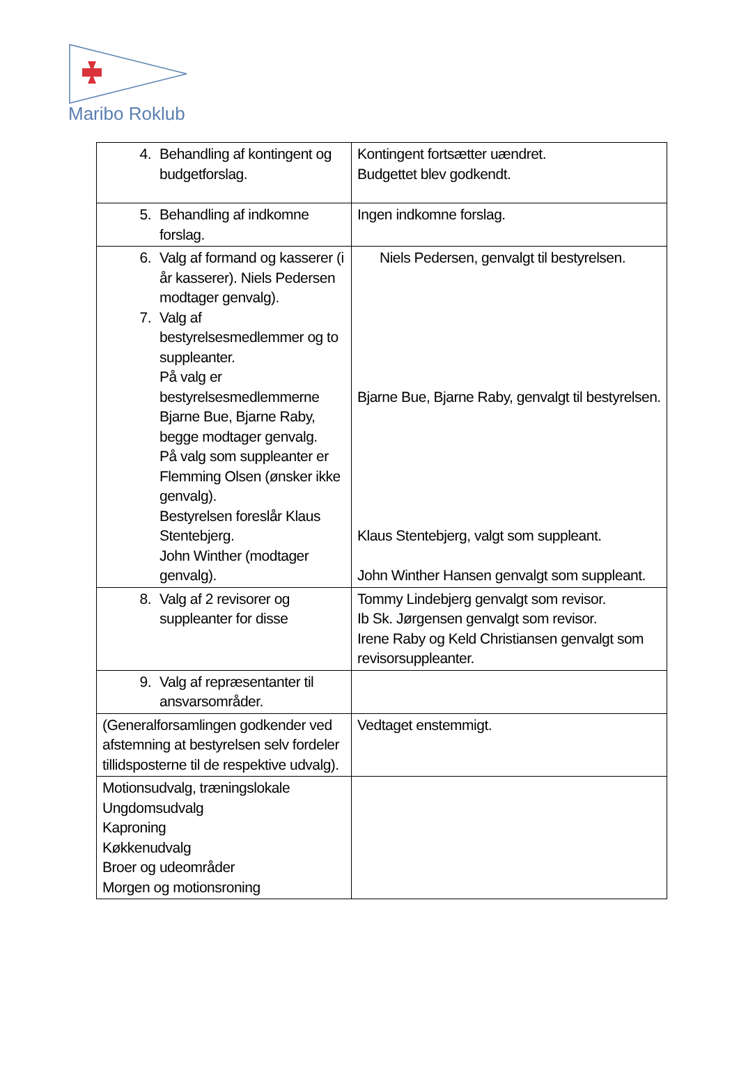Maribo Roklub
| 4. Behandling af kontingent og budgetforslag. | Kontingent fortsætter uændret. Budgettet blev godkendt. |
| 5. Behandling af indkomne forslag. | Ingen indkomne forslag. |
| 6. Valg af formand og kasserer (i år kasserer). Niels Pedersen modtager genvalg). 7. Valg af bestyrelsesmedlemmer og to suppleanter. På valg er bestyrelsesmedlemmerne Bjarne Bue, Bjarne Raby, begge modtager genvalg. På valg som suppleanter er Flemming Olsen (ønsker ikke genvalg). Bestyrelsen foreslår Klaus Stentebjerg. John Winther (modtager genvalg). | Niels Pedersen, genvalgt til bestyrelsen. Bjarne Bue, Bjarne Raby, genvalgt til bestyrelsen. Klaus Stentebjerg, valgt som suppleant. John Winther Hansen genvalgt som suppleant. |
| 8. Valg af 2 revisorer og suppleanter for disse | Tommy Lindebjerg genvalgt som revisor. Ib Sk. Jørgensen genvalgt som revisor. Irene Raby og Keld Christiansen genvalgt som revisorsuppleanter. |
| 9. Valg af repræsentanter til ansvarsområder. | |
| (Generalforsamlingen godkender ved afstemning at bestyrelsen selv fordeler tillidsposterne til de respektive udvalg). | Vedtaget enstemmigt. |
| Motionsudvalg, træningslokale Ungdomsudvalg Kaproning Køkkenudvalg Broer og udeområder Morgen og motionsroning | |